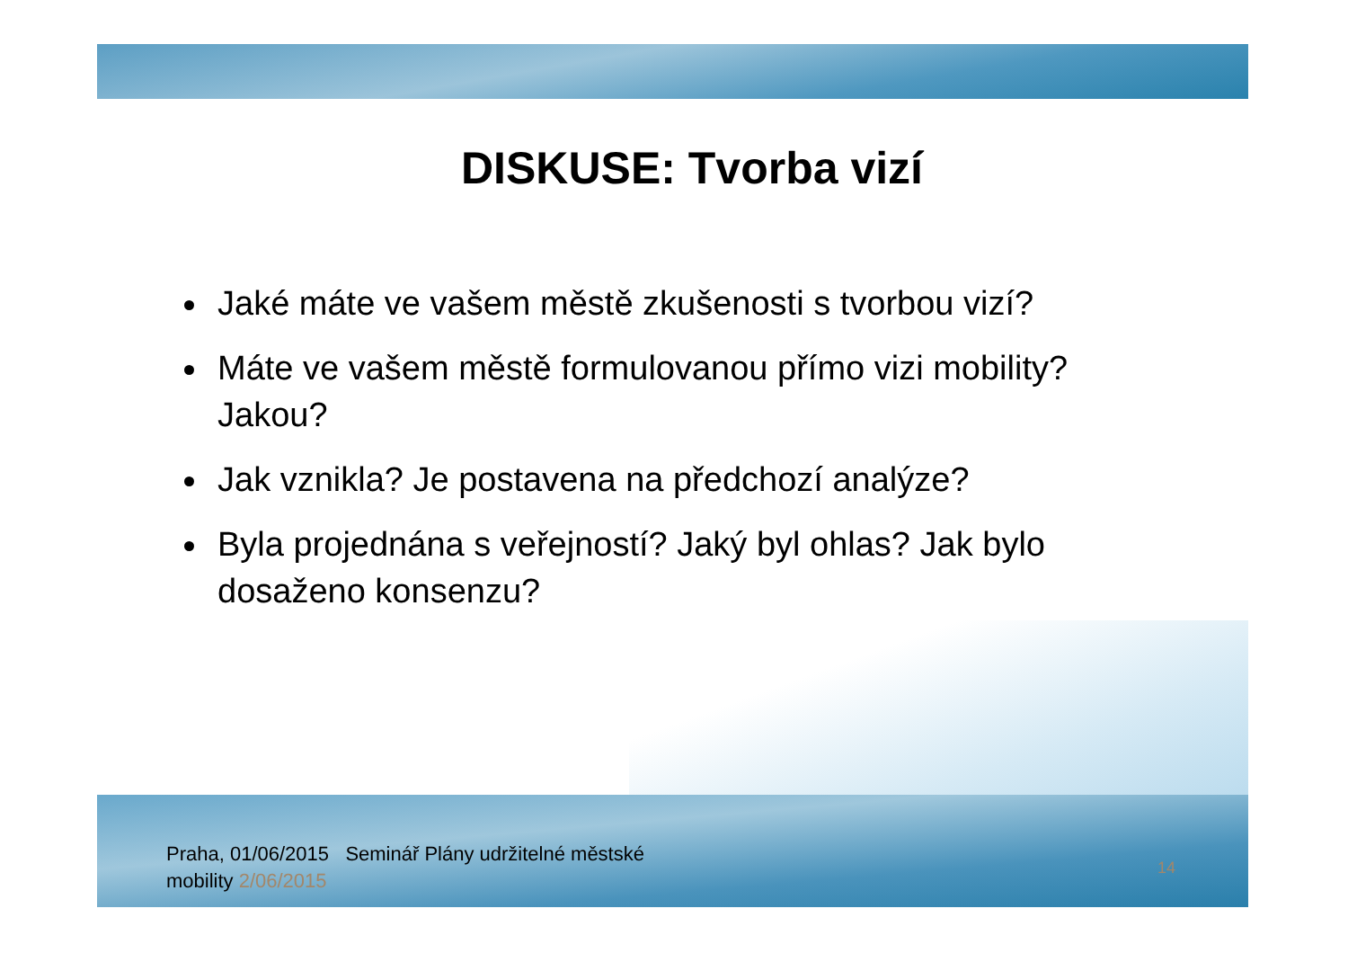DISKUSE: Tvorba vizí
Jaké máte ve vašem městě zkušenosti s tvorbou vizí?
Máte ve vašem městě formulovanou přímo vizi mobility? Jakou?
Jak vznikla? Je postavena na předchozí analýze?
Byla projednána s veřejností? Jaký byl ohlas? Jak bylo dosaženo konsenzu?
Praha, 01/06/2015 Seminář Plány udržitelné městské mobility 2/06/2015
14